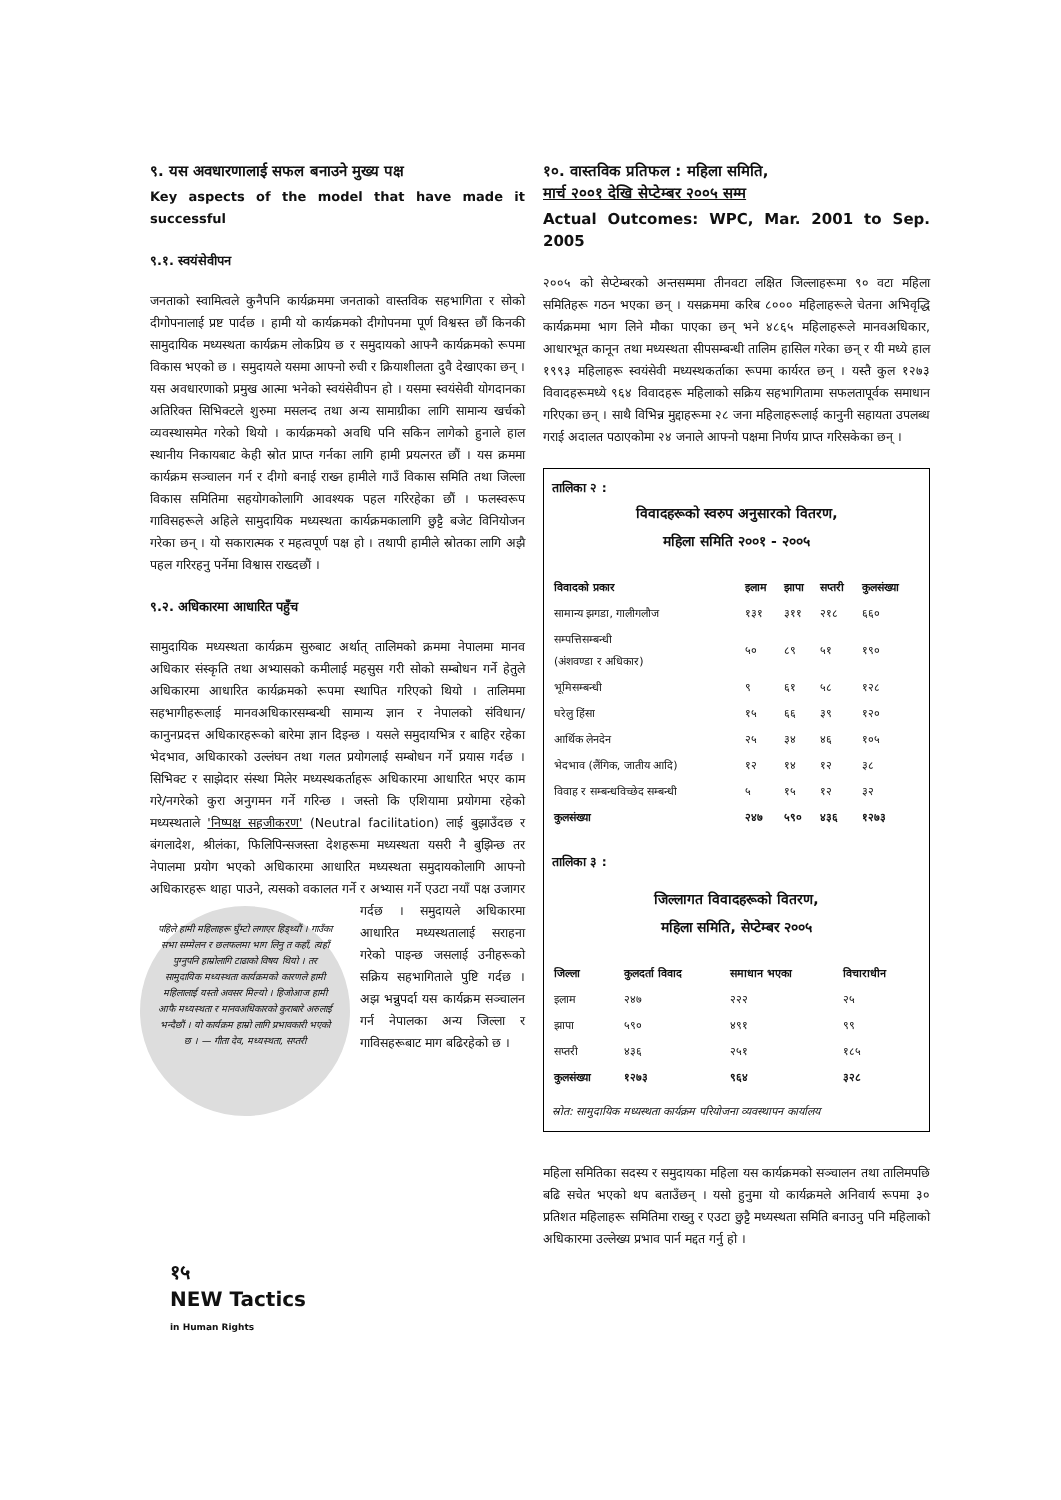९. यस अवधारणालाई सफल बनाउने मुख्य पक्ष
Key aspects of the model that have made it successful
९.१. स्वयंसेवीपन
जनताको स्वामित्वले कुनैपनि कार्यक्रममा जनताको वास्तविक सहभागिता र सोको दीगोपनालाई प्रष्ट पार्दछ । हामी यो कार्यक्रमको दीगोपनमा पूर्ण विश्वस्त छौं किनकी सामुदायिक मध्यस्थता कार्यक्रम लोकप्रिय छ र समुदायको आफ्नै कार्यक्रमको रूपमा विकास भएको छ । समुदायले यसमा आफ्नो रुची र क्रियाशीलता दुवै देखाएका छन् । यस अवधारणाको प्रमुख आत्मा भनेको स्वयंसेवीपन हो । यसमा स्वयंसेवी योगदानका अतिरिक्त सिभिक्टले शुरुमा मसलन्द तथा अन्य सामाग्रीका लागि सामान्य खर्चको व्यवस्थासमेत गरेको थियो । कार्यक्रमको अवधि पनि सकिन लागेको हुनाले हाल स्थानीय निकायबाट केही स्रोत प्राप्त गर्नका लागि हामी प्रयत्नरत छौं । यस क्रममा कार्यक्रम सञ्चालन गर्न र दीगो बनाई राख्न हामीले गाउँ विकास समिति तथा जिल्ला विकास समितिमा सहयोगकोलागि आवश्यक पहल गरिरहेका छौं । फलस्वरूप गाविसहरूले अहिले सामुदायिक मध्यस्थता कार्यक्रमकालागि छुट्टै बजेट विनियोजन गरेका छन् । यो सकारात्मक र महत्वपूर्ण पक्ष हो । तथापी हामीले स्रोतका लागि अझै पहल गरिरहनु पर्नेमा विश्वास राख्दछौं ।
९.२. अधिकारमा आधारित पहुँच
सामुदायिक मध्यस्थता कार्यक्रम सुरुबाट अर्थात् तालिमको क्रममा नेपालमा मानव अधिकार संस्कृति तथा अभ्यासको कमीलाई महसुस गरी सोको सम्बोधन गर्ने हेतुले अधिकारमा आधारित कार्यक्रमको रूपमा स्थापित गरिएको थियो । तालिममा सहभागीहरूलाई मानवअधिकारसम्बन्धी सामान्य ज्ञान र नेपालको संविधान/ कानुनप्रदत्त अधिकारहरूको बारेमा ज्ञान दिइन्छ । यसले समुदायभित्र र बाहिर रहेका भेदभाव, अधिकारको उल्लंघन तथा गलत प्रयोगलाई सम्बोधन गर्ने प्रयास गर्दछ । सिभिक्ट र साझेदार संस्था मिलेर मध्यस्थकर्ताहरू अधिकारमा आधारित भएर काम गरे/नगरेको कुरा अनुगमन गर्ने गरिन्छ । जस्तो कि एशियामा प्रयोगमा रहेको मध्यस्थताले 'निष्पक्ष सहजीकरण' (Neutral facilitation) लाई बुझाउँदछ र बंगलादेश, श्रीलंका, फिलिपिन्सजस्ता देशहरूमा मध्यस्थता यसरी नै बुझिन्छ तर नेपालमा प्रयोग भएको अधिकारमा आधारित मध्यस्थता समुदायकोलागि आफ्नो अधिकारहरू थाहा पाउने, त्यसको वकालत पहिले हामी महिलाहरू घुँम्टो लगाएर हिड्थ्यौं । गाउँका सभा सम्मेलन र छलफलमा भाग लिनु त कहाँ, त्यहाँ पुग्नुपनि हाम्रोलागि टाढाको विषय थियो । तर सामुदायिक मध्यस्थता कार्यक्रमको कारणले हामी महिलालाई यस्तो अवसर मिल्यो । हिजोआज हामी आफै मध्यस्थता र मानवअधिकारको कुराबारे अरुलाई भन्दैछौं । यो कार्यक्रम हाम्रो लागि प्रभावकारी भएको छ । — गीता देव, मध्यस्थता, सप्तरी गर्ने र अभ्यास गर्ने एउटा नयाँ पक्ष उजागर गर्दछ । समुदायले अधिकारमा आधारित मध्यस्थतालाई सराहना गरेको पाइन्छ जसलाई उनीहरूको सक्रिय सहभागिताले पुष्टि गर्दछ । अझ भन्नुपर्दा यस कार्यक्रम सञ्चालन गर्न नेपालका अन्य जिल्ला र गाविसहरूबाट माग बढिरहेको छ ।
१०. वास्तविक प्रतिफल : महिला समिति,
मार्च २००१ देखि सेप्टेम्बर २००५ सम्म
Actual Outcomes: WPC, Mar. 2001 to Sep. 2005
२००५ को सेप्टेम्बरको अन्तसम्ममा तीनवटा लक्षित जिल्लाहरूमा ९० वटा महिला समितिहरू गठन भएका छन् । यसक्रममा करिब ८००० महिलाहरूले चेतना अभिवृद्धि कार्यक्रममा भाग लिने मौका पाएका छन् भने ४८६५ महिलाहरूले मानवअधिकार, आधारभूत कानून तथा मध्यस्थता सीपसम्बन्धी तालिम हासिल गरेका छन् र यी मध्ये हाल १९९३ महिलाहरू स्वयंसेवी मध्यस्थकर्ताका रूपमा कार्यरत छन् । यस्तै कुल १२७३ विवादहरूमध्ये ९६४ विवादहरू महिलाको सक्रिय सहभागितामा सफलतापूर्वक समाधान गरिएका छन् । साथै विभिन्न मुद्दाहरूमा २८ जना महिलाहरूलाई कानुनी सहायता उपलब्ध गराई अदालत पठाएकोमा २४ जनाले आफ्नो पक्षमा निर्णय प्राप्त गरिसकेका छन् ।
तालिका २ :
विवादहरूको स्वरुप अनुसारको वितरण,
महिला समिति २००१ - २००५
| विवादको प्रकार | इलाम | झापा | सप्तरी | कुलसंख्या |
| --- | --- | --- | --- | --- |
| सामान्य झगडा, गालीगलौज | १३१ | ३११ | २१८ | ६६० |
| सम्पत्तिसम्बन्धी (अंशवण्डा र अधिकार) | ५० | ८९ | ५१ | १९० |
| भूमिसम्बन्धी | ९ | ६१ | ५८ | १२८ |
| घरेलु हिंसा | १५ | ६६ | ३९ | १२० |
| आर्थिक लेनदेन | २५ | ३४ | ४६ | १०५ |
| भेदभाव (लैंगिक, जातीय आदि) | १२ | १४ | १२ | ३८ |
| विवाह र सम्बन्धविच्छेद सम्बन्धी | ५ | १५ | १२ | ३२ |
| कुलसंख्या | २४७ | ५९० | ४३६ | १२७३ |
तालिका ३ :
जिल्लागत विवादहरूको वितरण,
महिला समिति, सेप्टेम्बर २००५
| जिल्ला | कुलदर्ता विवाद | समाधान भएका | विचाराधीन |
| --- | --- | --- | --- |
| इलाम | २४७ | २२२ | २५ |
| झापा | ५९० | ४९१ | ९९ |
| सप्तरी | ४३६ | २५१ | १८५ |
| कुलसंख्या | १२७३ | ९६४ | ३२८ |
स्रोत: सामुदायिक मध्यस्थता कार्यक्रम परियोजना व्यवस्थापन कार्यालय
महिला समितिका सदस्य र समुदायका महिला यस कार्यक्रमको सञ्चालन तथा तालिमपछि बढि सचेत भएको थप बताउँछन् । यसो हुनुमा यो कार्यक्रमले अनिवार्य रूपमा ३० प्रतिशत महिलाहरू समितिमा राख्नु र एउटा छुट्टै मध्यस्थता समिति बनाउनु पनि महिलाको अधिकारमा उल्लेख्य प्रभाव पार्न मद्दत गर्नु हो ।
१५
NEW Tactics
in Human Rights